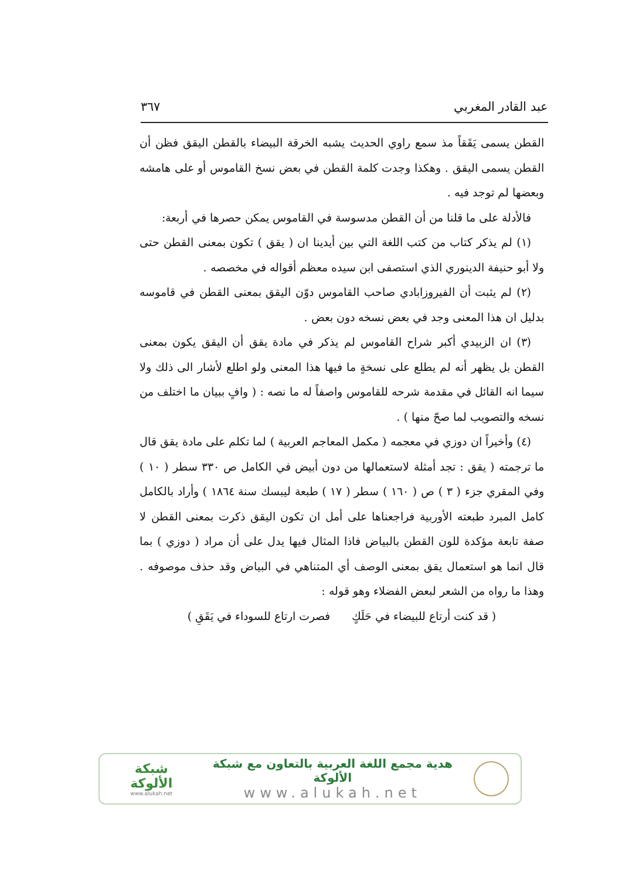عبد القادر المغربي ٣٦٧
القطن يسمى يَقَقاً مذ سمع راوي الحديث يشبه الخرقة البيضاء بالقطن اليقق فظن أن القطن يسمى اليقق . وهكذا وجدت كلمة القطن في بعض نسخ القاموس أو على هامشه وبعضها لم توجد فيه .
فالأدلة على ما قلنا من أن القطن مدسوسة في القاموس يمكن حصرها في أربعة:
(١) لم يذكر كتاب من كتب اللغة التي بين أيدينا ان ( يقق ) تكون بمعنى القطن حتى ولا أبو حنيفة الدينوري الذي استصفى ابن سيده معظم أقواله في مخصصه .
(٢) لم يثبت أن الفيروزابادي صاحب القاموس دوّن اليقق بمعنى القطن في قاموسه بدليل ان هذا المعنى وجد في بعض نسخه دون بعض .
(٣) ان الزبيدي أكبر شراح القاموس لم يذكر في مادة يقق أن اليقق يكون بمعنى القطن بل يظهر أنه لم يطلع على نسخةٍ ما فيها هذا المعنى ولو اطلع لأشار الى ذلك ولا سيما انه القائل في مقدمة شرحه للقاموس واصفاً له ما نصه : ( وافٍ ببيان ما اختلف من نسخه والتصويب لما صحّ منها ) .
(٤) وأخيراً ان دوزي في معجمه ( مكمل المعاجم العربية ) لما تكلم على مادة يقق قال ما ترجمته ( يقق : تجد أمثلة لاستعمالها من دون أبيض في الكامل ص ٣٣٠ سطر ( ١٠ ) وفي المقري جزء ( ٣ ) ص ( ١٦٠ ) سطر ( ١٧ ) طبعة ليبسك سنة ١٨٦٤ ) وأراد بالكامل كامل المبرد طبعته الأوربية فراجعناها على أمل ان تكون اليقق ذكرت بمعنى القطن لا صفة تابعة مؤكدة للون القطن بالبياض فاذا المثال فيها يدل على أن مراد ( دوزي ) بما قال انما هو استعمال يقق بمعنى الوصف أي المتناهي في البياض وقد حذف موصوفه . وهذا ما رواه من الشعر لبعض الفضلاء وهو قوله :
( قد كنت أرتاع للبيضاء في حَلَكٍ فصرت ارتاع للسوداء في يَقَقِ )
شبكة الألوكة
www.alukah.net
هدية مجمع اللغة العربية بالتعاون مع شبكة الألوكة
www.alukah.net